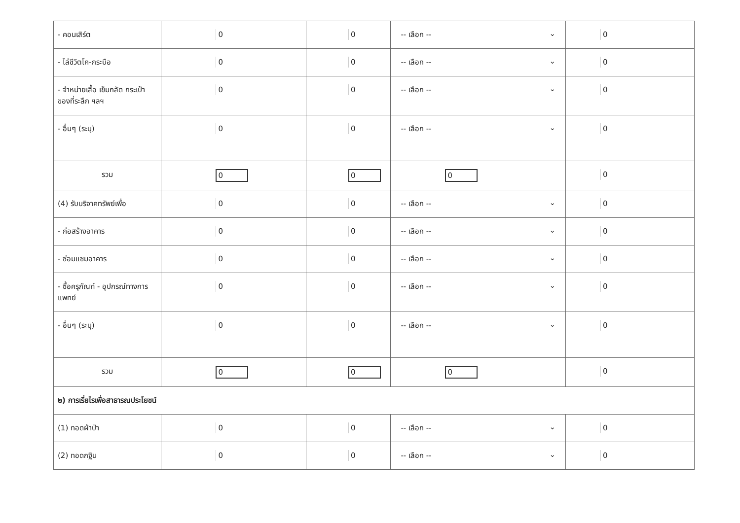| - คอนเสิร์ต | 0 | 0 | -- เลือก -- ⌄ | 0 |
| - ไล่ชีวิตโค-กระบือ | 0 | 0 | -- เลือก -- ⌄ | 0 |
| - จำหน่ายเสื้อ เข็มกลัด กระเป๋า ของที่ระลึก ฯลฯ | 0 | 0 | -- เลือก -- ⌄ | 0 |
| - อื่นๆ (ระบุ) | 0 | 0 | -- เลือก -- ⌄ | 0 |
| รวม | 0 | 0 | 0 | 0 |
| (4) รับบริจาคทรัพย์เพื่อ | 0 | 0 | -- เลือก -- ⌄ | 0 |
| - ก่อสร้างอาคาร | 0 | 0 | -- เลือก -- ⌄ | 0 |
| - ซ่อมแซมอาคาร | 0 | 0 | -- เลือก -- ⌄ | 0 |
| - ซื้อครุภัณฑ์ - อุปกรณ์ทางการแพทย์ | 0 | 0 | -- เลือก -- ⌄ | 0 |
| - อื่นๆ (ระบุ) | 0 | 0 | -- เลือก -- ⌄ | 0 |
| รวม | 0 | 0 | 0 | 0 |
| ๒) การเรี่ยไรเพื่อสาธารณประโยชน์ | | | | |
| (1) ทอดผ้าป่า | 0 | 0 | -- เลือก -- ⌄ | 0 |
| (2) ทอดกฐิน | 0 | 0 | -- เลือก -- ⌄ | 0 |